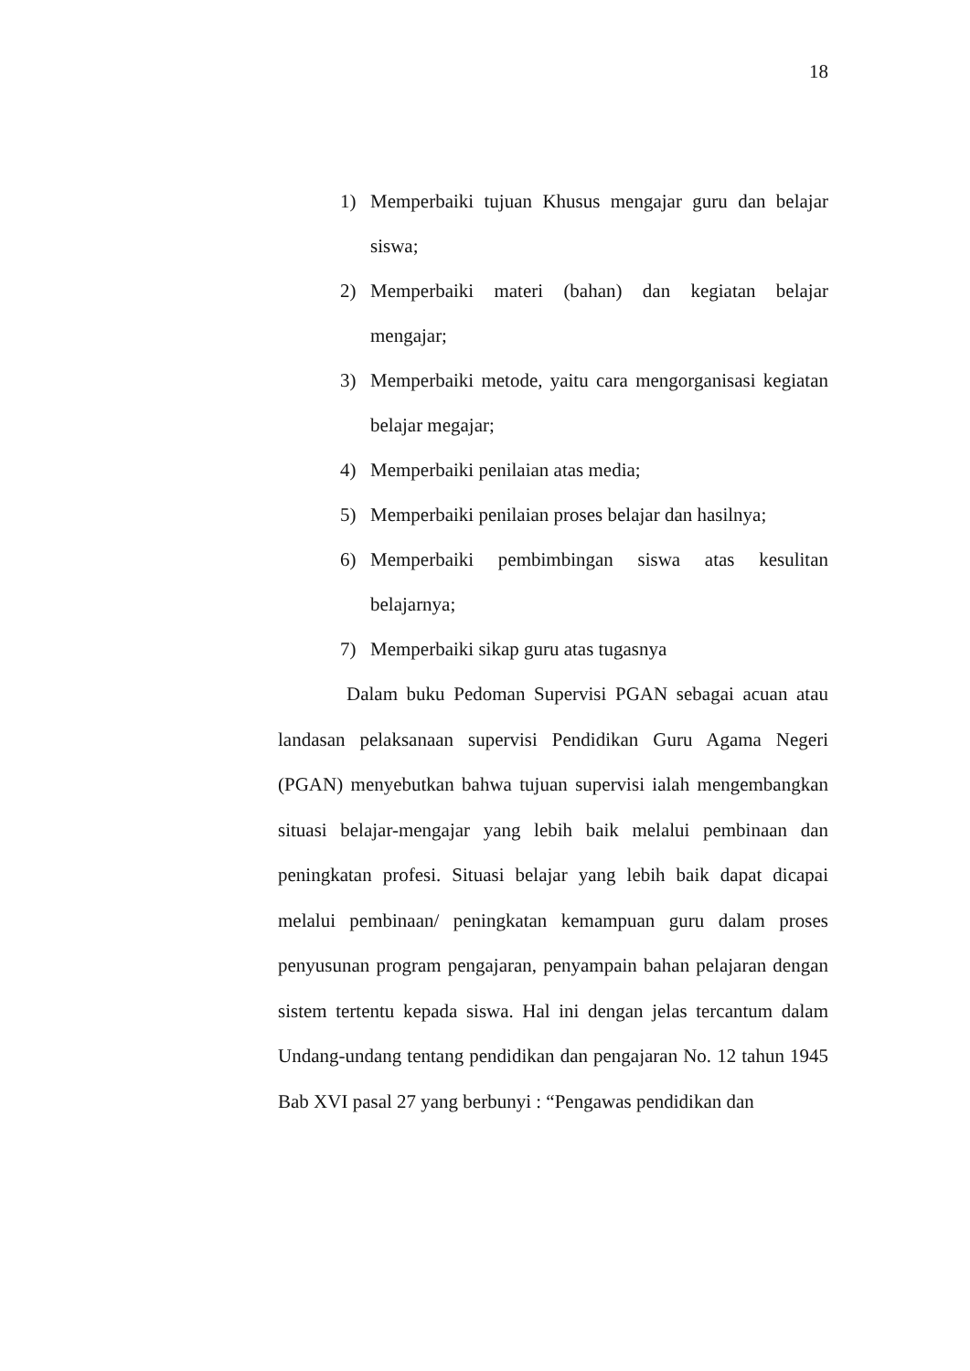18
1) Memperbaiki tujuan Khusus mengajar guru dan belajar siswa;
2) Memperbaiki materi (bahan) dan kegiatan belajar mengajar;
3) Memperbaiki metode, yaitu cara mengorganisasi kegiatan belajar megajar;
4) Memperbaiki penilaian atas media;
5) Memperbaiki penilaian proses belajar dan hasilnya;
6) Memperbaiki pembimbingan siswa atas kesulitan belajarnya;
7) Memperbaiki sikap guru atas tugasnya
Dalam buku Pedoman Supervisi PGAN sebagai acuan atau landasan pelaksanaan supervisi Pendidikan Guru Agama Negeri (PGAN) menyebutkan bahwa tujuan supervisi ialah mengembangkan situasi belajar-mengajar yang lebih baik melalui pembinaan dan peningkatan profesi. Situasi belajar yang lebih baik dapat dicapai melalui pembinaan/ peningkatan kemampuan guru dalam proses penyusunan program pengajaran, penyampain bahan pelajaran dengan sistem tertentu kepada siswa. Hal ini dengan jelas tercantum dalam Undang-undang tentang pendidikan dan pengajaran No. 12 tahun 1945 Bab XVI pasal 27 yang berbunyi : “Pengawas pendidikan dan